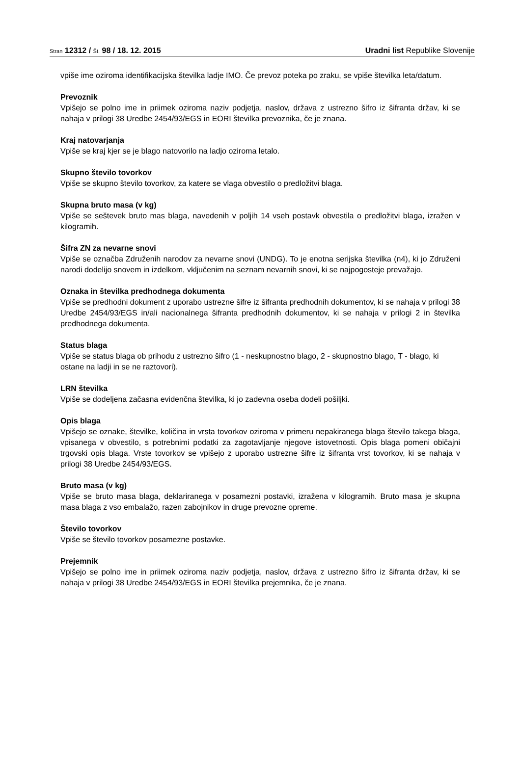Stran 12312 / Št. 98 / 18. 12. 2015
Uradni list Republike Slovenije
vpiše ime oziroma identifikacijska številka ladje IMO. Če prevoz poteka po zraku, se vpiše številka leta/datum.
Prevoznik
Vpišejo se polno ime in priimek oziroma naziv podjetja, naslov, država z ustrezno šifro iz šifranta držav, ki se nahaja v prilogi 38 Uredbe 2454/93/EGS in EORI številka prevoznika, če je znana.
Kraj natovarjanja
Vpiše se kraj kjer se je blago natovorilo na ladjo oziroma letalo.
Skupno število tovorkov
Vpiše se skupno število tovorkov, za katere se vlaga obvestilo o predložitvi blaga.
Skupna bruto masa (v kg)
Vpiše se seštevek bruto mas blaga, navedenih v poljih 14 vseh postavk obvestila o predložitvi blaga, izražen v kilogramih.
Šifra ZN za nevarne snovi
Vpiše se označba Združenih narodov za nevarne snovi (UNDG). To je enotna serijska številka (n4), ki jo Združeni narodi dodelijo snovem in izdelkom, vključenim na seznam nevarnih snovi, ki se najpogosteje prevažajo.
Oznaka in številka predhodnega dokumenta
Vpiše se predhodni dokument z uporabo ustrezne šifre iz šifranta predhodnih dokumentov, ki se nahaja v prilogi 38 Uredbe 2454/93/EGS in/ali nacionalnega šifranta predhodnih dokumentov, ki se nahaja v prilogi 2 in številka predhodnega dokumenta.
Status blaga
Vpiše se status blaga ob prihodu z ustrezno šifro (1 - neskupnostno blago, 2 - skupnostno blago, T - blago, ki ostane na ladji in se ne raztovori).
LRN številka
Vpiše se dodeljena začasna evidenčna številka, ki jo zadevna oseba dodeli pošiljki.
Opis blaga
Vpišejo se oznake, številke, količina in vrsta tovorkov oziroma v primeru nepakiranega blaga število takega blaga, vpisanega v obvestilo, s potrebnimi podatki za zagotavljanje njegove istovetnosti. Opis blaga pomeni običajni trgovski opis blaga. Vrste tovorkov se vpišejo z uporabo ustrezne šifre iz šifranta vrst tovorkov, ki se nahaja v prilogi 38 Uredbe 2454/93/EGS.
Bruto masa (v kg)
Vpiše se bruto masa blaga, deklariranega v posamezni postavki, izražena v kilogramih. Bruto masa je skupna masa blaga z vso embalažo, razen zabojnikov in druge prevozne opreme.
Število tovorkov
Vpiše se število tovorkov posamezne postavke.
Prejemnik
Vpišejo se polno ime in priimek oziroma naziv podjetja, naslov, država z ustrezno šifro iz šifranta držav, ki se nahaja v prilogi 38 Uredbe 2454/93/EGS in EORI številka prejemnika, če je znana.